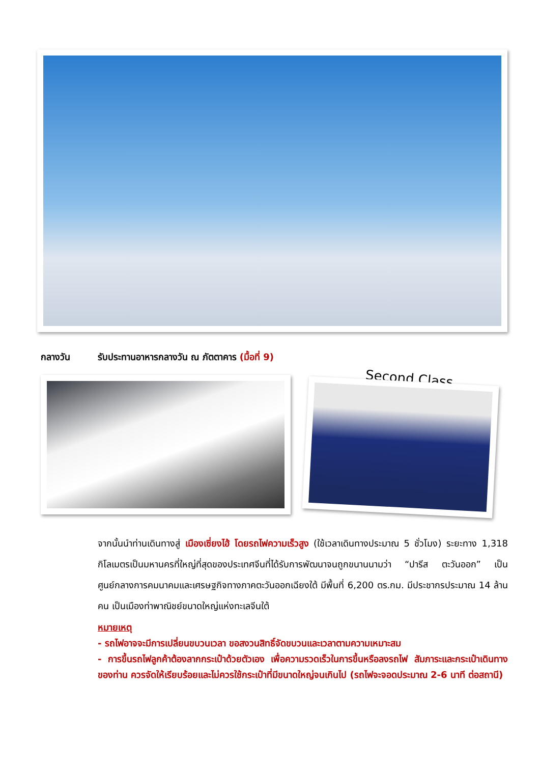กลางวัน รับประทานอาหารกลางวัน ณ ภัตตาคาร (มื้อที่ 9)
Second Class
จากนั้นนำท่านเดินทางสู่ เมืองเซี่ยงไฮ้ โดยรถไฟความเร็วสูง (ใช้เวลาเดินทางประมาณ 5 ชั่วโมง) ระยะทาง 1,318 กิโลเมตรเป็นมหานครที่ใหญ่ที่สุดของประเทศจีนที่ได้รับการพัฒนาจนถูกขนานนามว่า “ปารีส ตะวันออก” เป็นศูนย์กลางการคมนาคมและเศรษฐกิจทางภาคตะวันออกเฉียงใต้ มีพื้นที่ 6,200 ตร.กม. มีประชากรประมาณ 14 ล้านคน เป็นเมืองท่าพาณิชย์ขนาดใหญ่แห่งทะเลจีนใต้
หมายเหตุ
- รถไฟอาจจะมีการเปลี่ยนขบวนเวลา ขอสงวนสิทธิ์จัดขบวนและเวลาตามความเหมาะสม
- การขึ้นรถไฟลูกค้าต้องลากกระเป๋าด้วยตัวเอง เพื่อความรวดเร็วในการขึ้นหรือลงรถไฟ สัมภาระและกระเป๋าเดินทางของท่าน ควรจัดให้เรียบร้อยและไม่ควรใช้กระเป๋าที่มีขนาดใหญ่จนเกินไป (รถไฟจะจอดประมาณ 2-6 นาที ต่อสถานี)